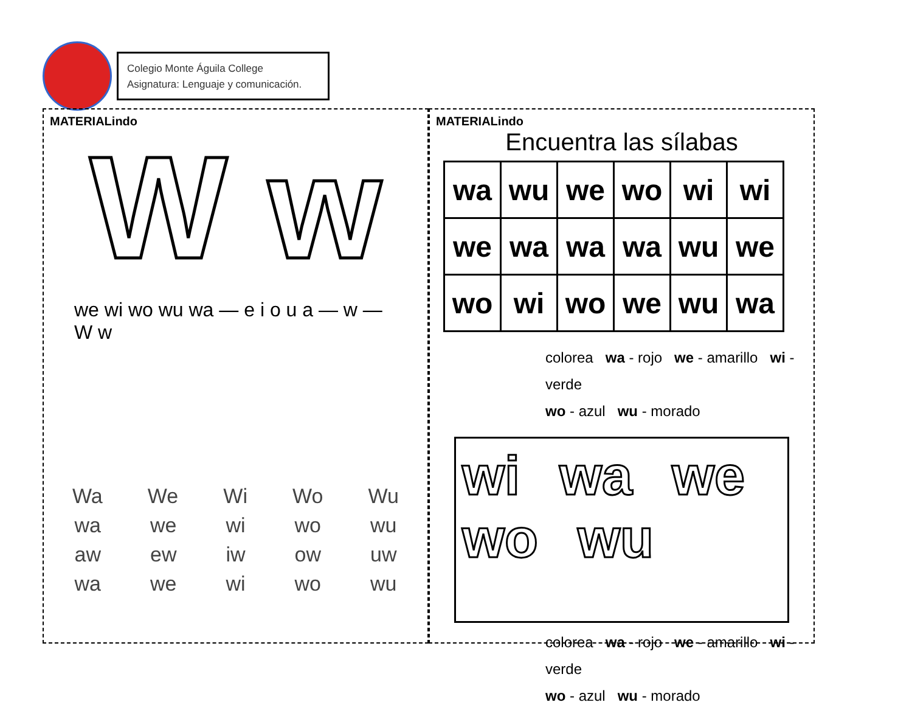Colegio Monte Águila College
Asignatura: Lenguaje y comunicación.
MATERIALindo
W w
we wi wo wu wa — e i o u a — w — W w
Wa We Wi Wo Wu
wa we wi wo wu
aw ew iw ow uw
wa we wi wo wu
MATERIALindo
Encuentra las sílabas
| wa | wu | we | wo | wi | wi |
| we | wa | wa | wa | wu | we |
| wo | wi | wo | we | wu | wa |
colorea wa - rojo we - amarillo wi - verde
wo - azul wu - morado
wi wa we
wo wu
colorea wa - rojo we - amarillo wi - verde
wo - azul wu - morado